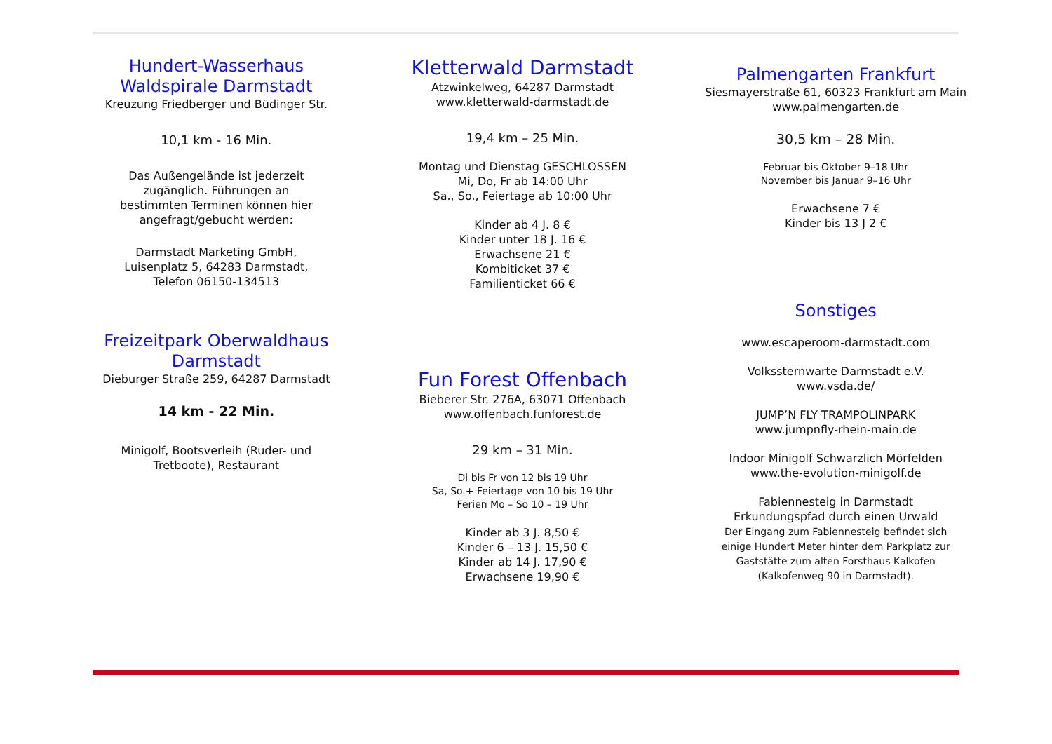Hundert-Wasserhaus
Waldspirale Darmstadt
Kreuzung Friedberger und Büdinger Str.
10,1 km - 16 Min.
Das Außengelände ist jederzeit
zugänglich. Führungen an
bestimmten Terminen können hier
angefragt/gebucht werden:
Darmstadt Marketing GmbH,
Luisenplatz 5, 64283 Darmstadt,
Telefon 06150-134513
Freizeitpark Oberwaldhaus
Darmstadt
Dieburger Straße 259, 64287 Darmstadt
14 km - 22 Min.
Minigolf, Bootsverleih (Ruder- und
Tretboote), Restaurant
Kletterwald Darmstadt
Atzwinkelweg, 64287 Darmstadt
www.kletterwald-darmstadt.de
19,4 km – 25 Min.
Montag und Dienstag GESCHLOSSEN
Mi, Do, Fr ab 14:00 Uhr
Sa., So., Feiertage ab 10:00 Uhr
Kinder ab 4 J. 8 €
Kinder unter 18 J. 16 €
Erwachsene 21 €
Kombiticket 37 €
Familienticket 66 €
Fun Forest Offenbach
Bieberer Str. 276A, 63071 Offenbach
www.offenbach.funforest.de
29 km – 31 Min.
Di bis Fr von 12 bis 19 Uhr
Sa, So.+ Feiertage von 10 bis 19 Uhr
Ferien Mo – So 10 – 19 Uhr
Kinder ab 3 J. 8,50 €
Kinder 6 – 13 J. 15,50 €
Kinder ab 14 J. 17,90 €
Erwachsene 19,90 €
Palmengarten Frankfurt
Siesmayerstraße 61, 60323 Frankfurt am Main
www.palmengarten.de
30,5 km – 28 Min.
Februar bis Oktober 9–18 Uhr
November bis Januar 9–16 Uhr
Erwachsene 7 €
Kinder bis 13 J 2 €
Sonstiges
www.escaperoom-darmstadt.com
Volkssternwarte Darmstadt e.V.
www.vsda.de/
JUMP’N FLY TRAMPOLINPARK
www.jumpnfly-rhein-main.de
Indoor Minigolf Schwarzlich Mörfelden
www.the-evolution-minigolf.de
Fabiennesteig in Darmstadt
Erkundungspfad durch einen Urwald
Der Eingang zum Fabiennesteig befindet sich
einige Hundert Meter hinter dem Parkplatz zur
Gaststätte zum alten Forsthaus Kalkofen
(Kalkofenweg 90 in Darmstadt).